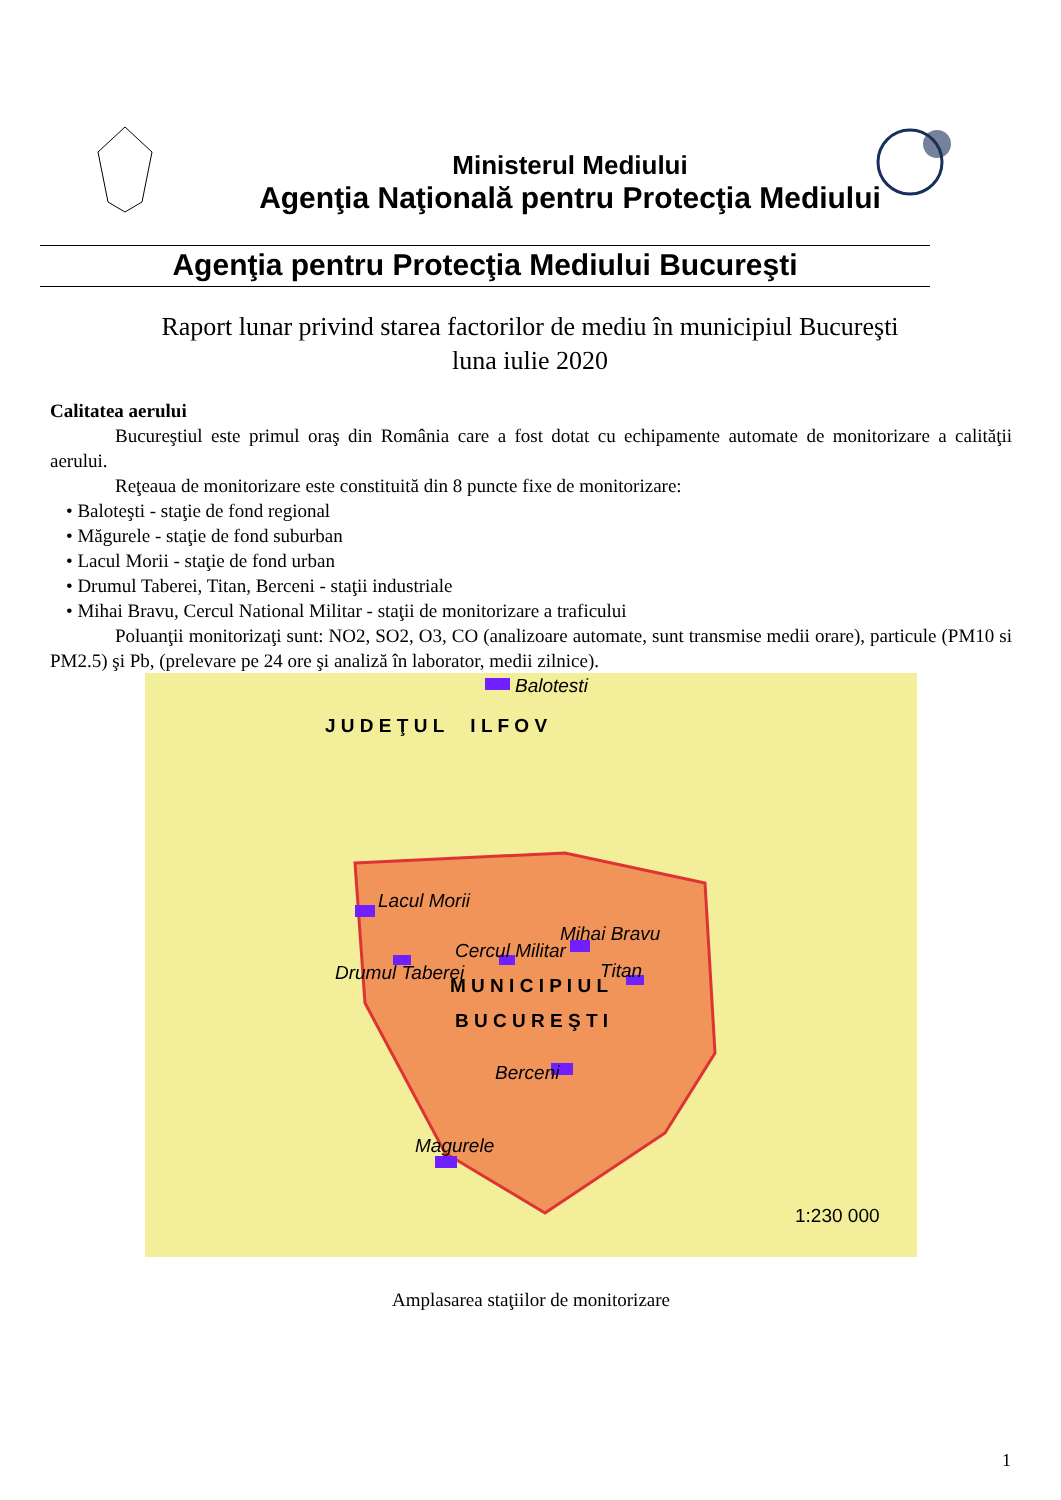Ministerul Mediului
Agenţia Naţională pentru Protecţia Mediului
Agenţia pentru Protecţia Mediului Bucureşti
Raport lunar privind starea factorilor de mediu în municipiul Bucureşti
luna iulie 2020
Calitatea aerului
Bucureştiul este primul oraş din România care a fost dotat cu echipamente automate de monitorizare a calităţii aerului.
Reţeaua de monitorizare este constituită din 8 puncte fixe de monitorizare:
• Baloteşti - staţie de fond regional
• Măgurele - staţie de fond suburban
• Lacul Morii - staţie de fond urban
• Drumul Taberei, Titan, Berceni - staţii industriale
• Mihai Bravu, Cercul National Militar - staţii de monitorizare a traficului
Poluanţii monitorizaţi sunt: NO2, SO2, O3, CO (analizoare automate, sunt transmise medii orare), particule (PM10 si PM2.5) şi Pb, (prelevare pe 24 ore şi analiză în laborator, medii zilnice).
Balotesti
Lacul Morii
Mihai Bravu
Cercul Militar
Drumul Taberei Titan
M U N I C I P I U L
B U C U R E Ş T I
Berceni
Magurele
J U D E Ţ U L I L F O V
1:230 000
Amplasarea staţiilor de monitorizare
1